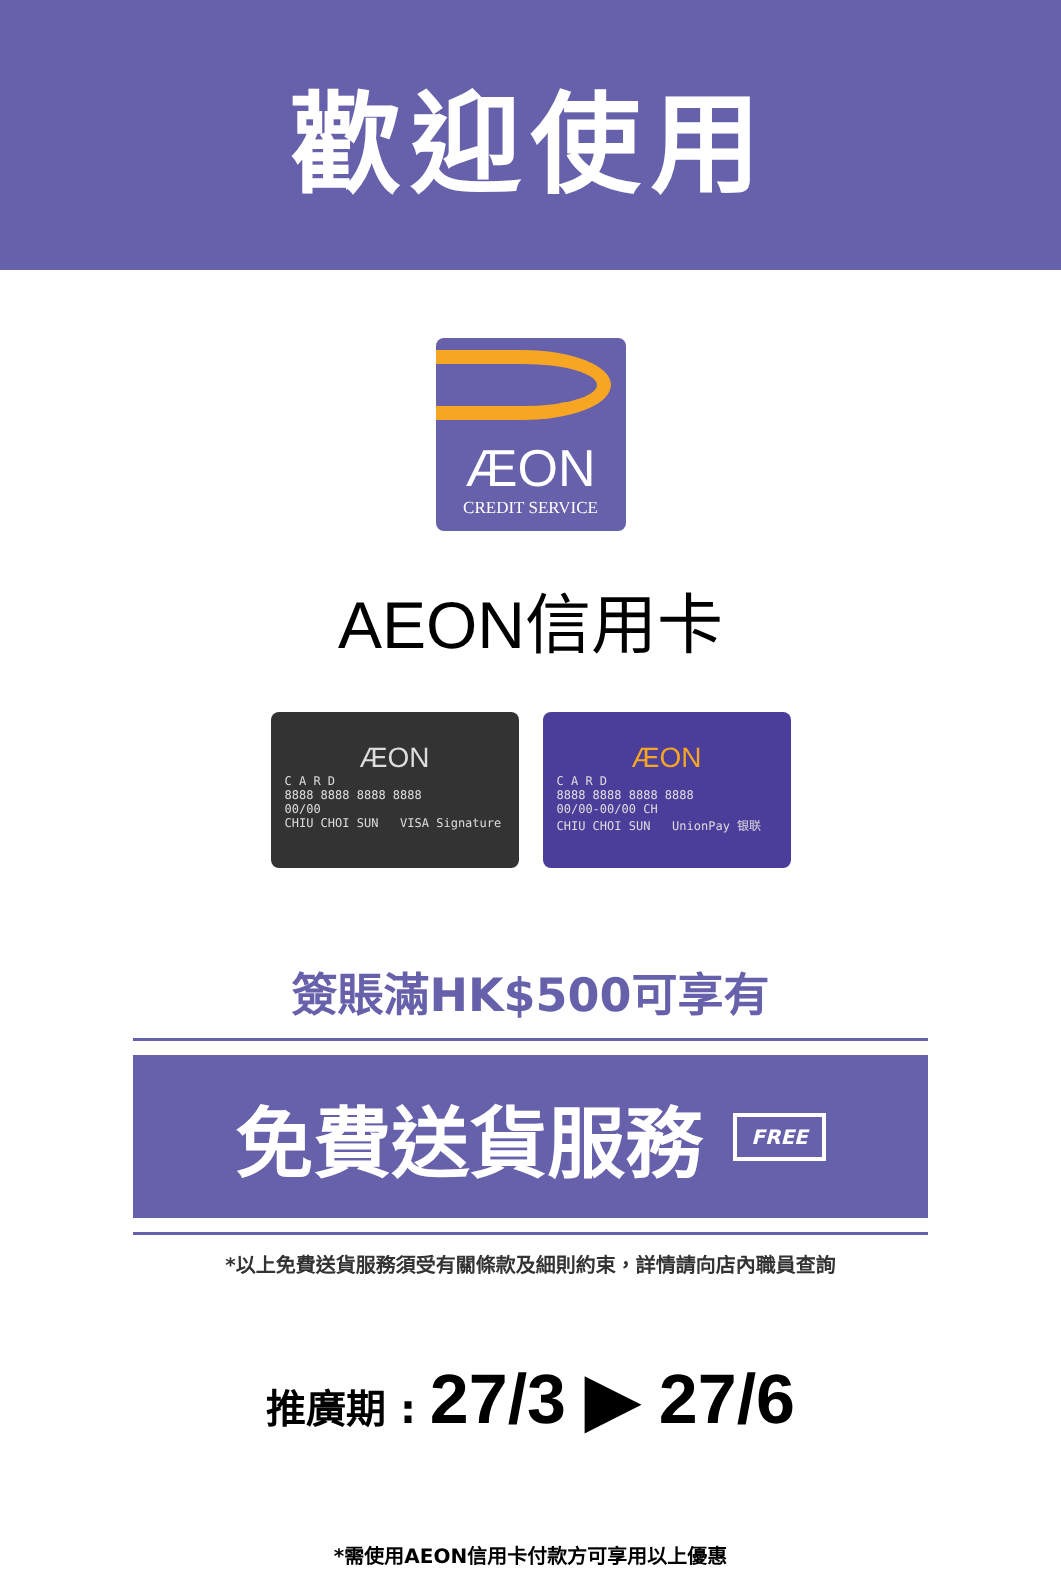歡迎使用
ÆON
CREDIT SERVICE
AEON信用卡
ÆON
C A R D
8888 8888 8888 8888
00/00
CHIU CHOI SUN VISA Signature
ÆON
C A R D
8888 8888 8888 8888
00/00-00/00 CH
CHIU CHOI SUN UnionPay 银联
簽賬滿HK$500可享有
免費送貨服務 FREE
*以上免費送貨服務須受有關條款及細則約束，詳情請向店內職員查詢
推廣期 : 27/3 ▶ 27/6
*需使用AEON信用卡付款方可享用以上優惠